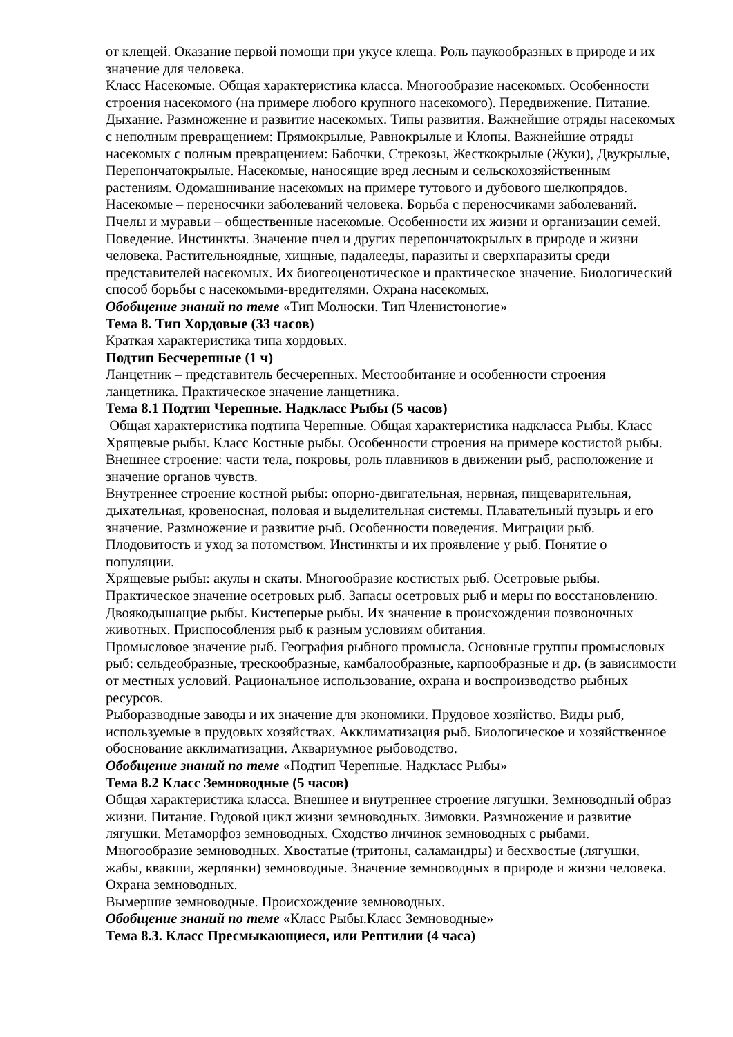от клещей. Оказание первой помощи при укусе клеща. Роль паукообразных в природе и их значение для человека.
Класс Насекомые. Общая характеристика класса. Многообразие насекомых. Особенности строения насекомого (на примере любого крупного насекомого). Передвижение. Питание. Дыхание. Размножение и развитие насекомых. Типы развития. Важнейшие отряды насекомых с неполным превращением: Прямокрылые, Равнокрылые и Клопы. Важнейшие отряды насекомых с полным превращением: Бабочки, Стрекозы, Жесткокрылые (Жуки), Двукрылые, Перепончатокрылые. Насекомые, наносящие вред лесным и сельскохозяйственным растениям. Одомашнивание насекомых на примере тутового и дубового шелкопрядов. Насекомые – переносчики заболеваний человека. Борьба с переносчиками заболеваний. Пчелы и муравьи – общественные насекомые. Особенности их жизни и организации семей. Поведение. Инстинкты. Значение пчел и других перепончатокрылых в природе и жизни человека. Растительноядные, хищные, падалееды, паразиты и сверхпаразиты среди представителей насекомых. Их биогеоценотическое и практическое значение. Биологический способ борьбы с насекомыми-вредителями. Охрана насекомых.
Обобщение знаний по теме «Тип Молюски. Тип Членистоногие»
Тема 8. Тип Хордовые (33 часов)
Краткая характеристика типа хордовых.
Подтип Бесчерепные (1 ч)
Ланцетник – представитель бесчерепных. Местообитание и особенности строения ланцетника. Практическое значение ланцетника.
Тема 8.1 Подтип Черепные. Надкласс Рыбы (5 часов)
Общая характеристика подтипа Черепные. Общая характеристика надкласса Рыбы. Класс Хрящевые рыбы. Класс Костные рыбы. Особенности строения на примере костистой рыбы. Внешнее строение: части тела, покровы, роль плавников в движении рыб, расположение и значение органов чувств.
Внутреннее строение костной рыбы: опорно-двигательная, нервная, пищеварительная, дыхательная, кровеносная, половая и выделительная системы. Плавательный пузырь и его значение. Размножение и развитие рыб. Особенности поведения. Миграции рыб. Плодовитость и уход за потомством. Инстинкты и их проявление у рыб. Понятие о популяции.
Хрящевые рыбы: акулы и скаты. Многообразие костистых рыб. Осетровые рыбы. Практическое значение осетровых рыб. Запасы осетровых рыб и меры по восстановлению. Двоякодышащие рыбы. Кистеперые рыбы. Их значение в происхождении позвоночных животных. Приспособления рыб к разным условиям обитания.
Промысловое значение рыб. География рыбного промысла. Основные группы промысловых рыб: сельдеобразные, трескообразные, камбалообразные, карпообразные и др. (в зависимости от местных условий. Рациональное использование, охрана и воспроизводство рыбных ресурсов.
Рыборазводные заводы и их значение для экономики. Прудовое хозяйство. Виды рыб, используемые в прудовых хозяйствах. Акклиматизация рыб. Биологическое и хозяйственное обоснование акклиматизации. Аквариумное рыбоводство.
Обобщение знаний по теме «Подтип Черепные. Надкласс Рыбы»
Тема 8.2 Класс Земноводные (5 часов)
Общая характеристика класса. Внешнее и внутреннее строение лягушки. Земноводный образ жизни. Питание. Годовой цикл жизни земноводных. Зимовки. Размножение и развитие лягушки. Метаморфоз земноводных. Сходство личинок земноводных с рыбами. Многообразие земноводных. Хвостатые (тритоны, саламандры) и бесхвостые (лягушки, жабы, квакши, жерлянки) земноводные. Значение земноводных в природе и жизни человека. Охрана земноводных.
Вымершие земноводные. Происхождение земноводных.
Обобщение знаний по теме «Класс Рыбы.Класс Земноводные»
Тема 8.3. Класс Пресмыкающиеся, или Рептилии (4 часа)